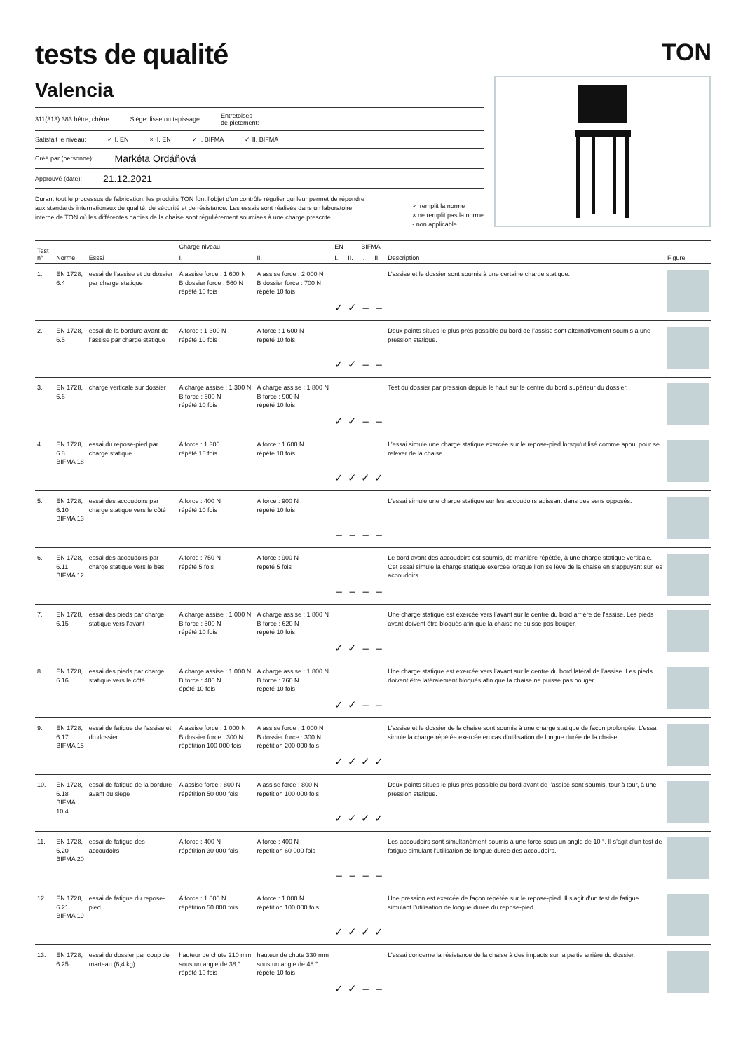tests de qualité
TON
Valencia
311(313) 383 hêtre, chêne Siège: lisse ou tapissage Entretoises
de piètement:
Satisfait le niveau: ✓ I. EN × II. EN ✓ I. BIFMA ✓ II. BIFMA
Créé par (personne): Markéta Ordáňová
Approuvé (date): 21.12.2021
Durant tout le processus de fabrication, les produits TON font l’objet d’un contrôle régulier qui leur permet de répondre aux standards internationaux de qualité, de sécurité et de résistance. Les essais sont réalisés dans un laboratoire interne de TON où les différentes parties de la chaise sont régulièrement soumises à une charge prescrite.
✓ remplit la norme
× ne remplit pas la norme
- non applicable
| Test n° | Norme | Essai | Charge niveau | | EN | | BIFMA | | Description | Figure |
| --- | --- | --- | --- | --- | --- | --- | --- | --- | --- | --- |
| | | | I. | II. | I. | II. | I. | II. | | |
| 1. | EN 1728, 6.4 | essai de l’assise et du dossier par charge statique | A assise force : 1 600 N B dossier force : 560 N répété 10 fois | A assise force : 2 000 N B dossier force : 700 N répété 10 fois | ✓ | ✓ | – | – | L’assise et le dossier sont soumis à une certaine charge statique. | |
| 2. | EN 1728, 6.5 | essai de la bordure avant de l’assise par charge statique | A force : 1 300 N répété 10 fois | A force : 1 600 N répété 10 fois | ✓ | ✓ | – | – | Deux points situés le plus près possible du bord de l’assise sont alternativement soumis à une pression statique. | |
| 3. | EN 1728, 6.6 | charge verticale sur dossier | A charge assise : 1 300 N B force : 600 N répété 10 fois | A charge assise : 1 800 N B force : 900 N répété 10 fois | ✓ | ✓ | – | – | Test du dossier par pression depuis le haut sur le centre du bord supérieur du dossier. | |
| 4. | EN 1728, 6.8 BIFMA 18 | essai du repose-pied par charge statique | A force : 1 300 répété 10 fois | A force : 1 600 N répété 10 fois | ✓ | ✓ | ✓ | ✓ | L’essai simule une charge statique exercée sur le repose-pied lorsqu’utilisé comme appui pour se relever de la chaise. | |
| 5. | EN 1728, 6.10 BIFMA 13 | essai des accoudoirs par charge statique vers le côté | A force : 400 N répété 10 fois | A force : 900 N répété 10 fois | – | – | – | – | L’essai simule une charge statique sur les accoudoirs agissant dans des sens opposés. | |
| 6. | EN 1728, 6.11 BIFMA 12 | essai des accoudoirs par charge statique vers le bas | A force : 750 N répété 5 fois | A force : 900 N répété 5 fois | – | – | – | – | Le bord avant des accoudoirs est soumis, de manière répétée, à une charge statique verticale. Cet essai simule la charge statique exercée lorsque l’on se lève de la chaise en s’appuyant sur les accoudoirs. | |
| 7. | EN 1728, 6.15 | essai des pieds par charge statique vers l’avant | A charge assise : 1 000 N B force : 500 N répété 10 fois | A charge assise : 1 800 N B force : 620 N répété 10 fois | ✓ | ✓ | – | – | Une charge statique est exercée vers l’avant sur le centre du bord arrière de l’assise. Les pieds avant doivent être bloqués afin que la chaise ne puisse pas bouger. | |
| 8. | EN 1728, 6.16 | essai des pieds par charge statique vers le côté | A charge assise : 1 000 N B force : 400 N épété 10 fois | A charge assise : 1 800 N B force : 760 N répété 10 fois | ✓ | ✓ | – | – | Une charge statique est exercée vers l’avant sur le centre du bord latéral de l’assise. Les pieds doivent être latéralement bloqués afin que la chaise ne puisse pas bouger. | |
| 9. | EN 1728, 6.17 BIFMA 15 | essai de fatigue de l’assise et du dossier | A assise force : 1 000 N B dossier force : 300 N répétition 100 000 fois | A assise force : 1 000 N B dossier force : 300 N répétition 200 000 fois | ✓ | ✓ | ✓ | ✓ | L’assise et le dossier de la chaise sont soumis à une charge statique de façon prolongée. L’essai simule la charge répétée exercée en cas d’utilisation de longue durée de la chaise. | |
| 10. | EN 1728, 6.18 BIFMA 10.4 | essai de fatigue de la bordure avant du siège | A assise force : 800 N répétition 50 000 fois | A assise force : 800 N répétition 100 000 fois | ✓ | ✓ | ✓ | ✓ | Deux points situés le plus près possible du bord avant de l’assise sont soumis, tour à tour, à une pression statique. | |
| 11. | EN 1728, 6.20 BIFMA 20 | essai de fatigue des accoudoirs | A force : 400 N répétition 30 000 fois | A force : 400 N répétition 60 000 fois | – | – | – | – | Les accoudoirs sont simultanément soumis à une force sous un angle de 10 °. Il s’agit d’un test de fatigue simulant l’utilisation de longue durée des accoudoirs. | |
| 12. | EN 1728, 6.21 BIFMA 19 | essai de fatigue du repose-pied | A force : 1 000 N répétition 50 000 fois | A force : 1 000 N répétition 100 000 fois | ✓ | ✓ | ✓ | ✓ | Une pression est exercée de façon répétée sur le repose-pied. Il s’agit d’un test de fatigue simulant l’utilisation de longue durée du repose-pied. | |
| 13. | EN 1728, 6.25 | essai du dossier par coup de marteau (6,4 kg) | hauteur de chute 210 mm sous un angle de 38 ° répété 10 fois | hauteur de chute 330 mm sous un angle de 48 ° répété 10 fois | ✓ | ✓ | – | – | L’essai concerne la résistance de la chaise à des impacts sur la partie arrière du dossier. | |